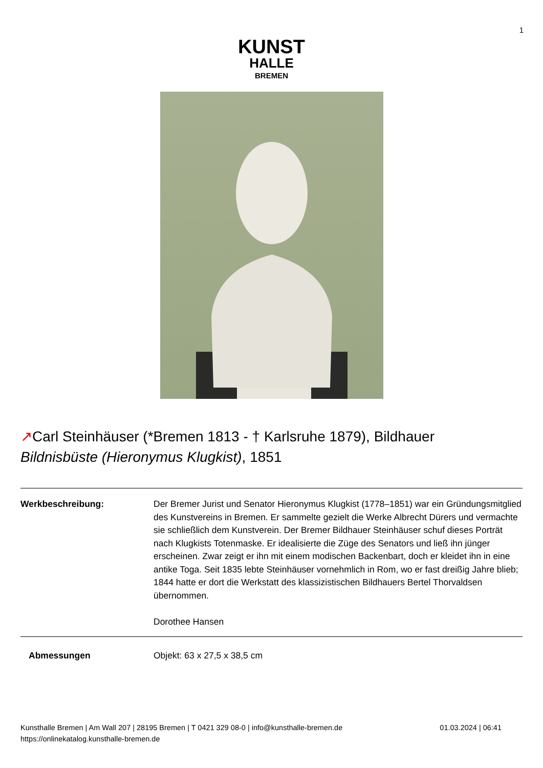1
KUNST
HALLE
BREMEN
↗Carl Steinhäuser (*Bremen 1813 - † Karlsruhe 1879), Bildhauer
Bildnisbüste (Hieronymus Klugkist), 1851
Werkbeschreibung: Der Bremer Jurist und Senator Hieronymus Klugkist (1778–1851) war ein Gründungsmitglied des Kunstvereins in Bremen. Er sammelte gezielt die Werke Albrecht Dürers und vermachte sie schließlich dem Kunstverein. Der Bremer Bildhauer Steinhäuser schuf dieses Porträt nach Klugkists Totenmaske. Er idealisierte die Züge des Senators und ließ ihn jünger erscheinen. Zwar zeigt er ihn mit einem modischen Backenbart, doch er kleidet ihn in eine antike Toga. Seit 1835 lebte Steinhäuser vornehmlich in Rom, wo er fast dreißig Jahre blieb; 1844 hatte er dort die Werkstatt des klassizistischen Bildhauers Bertel Thorvaldsen übernommen.
Dorothee Hansen
Abmessungen Objekt: 63 x 27,5 x 38,5 cm
Kunsthalle Bremen | Am Wall 207 | 28195 Bremen | T 0421 329 08-0 | info@kunsthalle-bremen.de
https://onlinekatalog.kunsthalle-bremen.de
01.03.2024 | 06:41